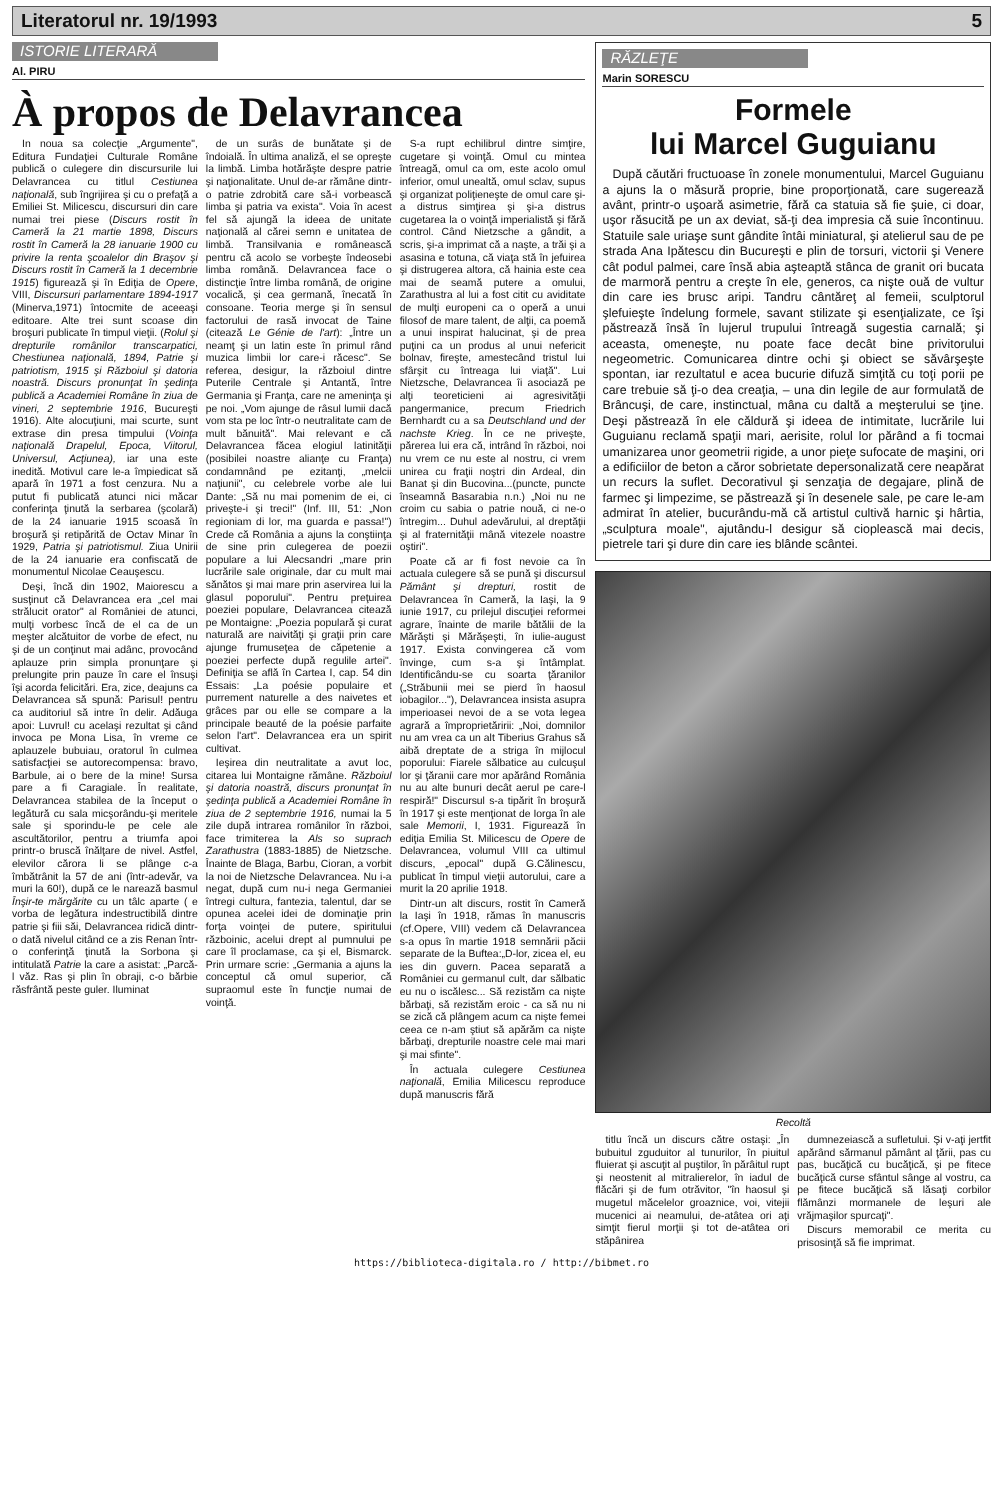Literatorul nr. 19/1993 5
ISTORIE LITERARĂ
Al. PIRU
À propos de Delavrancea
In noua sa colecţie „Argumente", Editura Fundaţiei Culturale Române publică o culegere din discursurile lui Delavrancea cu titlul Cestiunea naţională, sub îngrijirea şi cu o prefaţă a Emiliei St. Milicescu, discursuri din care numai trei piese (Discurs rostit în Cameră la 21 martie 1898, Discurs rostit în Cameră la 28 ianuarie 1900 cu privire la renta şcoalelor din Braşov şi Discurs rostit în Cameră la 1 decembrie 1915) figurează şi în Ediţia de Opere, VIII, Discursuri parlamentare 1894-1917 (Minerva,1971) întocmite de aceeaşi editoare. Alte trei sunt scoase din broşuri publicate în timpul vieţii. (Rolul şi drepturile românilor transcarpatici, Chestiunea naţională, 1894, Patrie şi patriotism, 1915 şi Războiul şi datoria noastră. Discurs pronunţat în şedinţa publică a Academiei Române în ziua de vineri, 2 septembrie 1916, Bucureşti 1916). Alte alocuţiuni, mai scurte, sunt extrase din presa timpului (Voinţa naţională Drapelul, Epoca, Viitorul, Universul, Acţiunea), iar una este inedită. Motivul care le-a împiedicat să apară în 1971 a fost cenzura. Nu a putut fi publicată atunci nici măcar conferinţa ţinută la serbarea (şcolară) de la 24 ianuarie 1915 scoasă în broşură şi retipărită de Octav Minar în 1929, Patria şi patriotismul. Ziua Unirii de la 24 ianuarie era confiscată de monumentul Nicolae Ceauşescu.
Deşi, încă din 1902, Maiorescu a susţinut că Delavrancea era „cel mai strălucit orator" al României de atunci, mulţi vorbesc încă de el ca de un meşter alcătuitor de vorbe de efect, nu şi de un conţinut mai adânc, provocând aplauze prin simpla pronunţare şi prelungite prin pauze în care el însuşi îşi acorda felicitări. Era, zice, deajuns ca Delavrancea să spună: Parisul! pentru ca auditoriul să intre în delir. Adăuga apoi: Luvrul! cu acelaşi rezultat şi când invoca pe Mona Lisa, în vreme ce aplauzele bubuiau, oratorul în culmea satisfacţiei se autorecompensa: bravo, Barbule, ai o bere de la mine! Sursa pare a fi Caragiale. În realitate, Delavrancea stabilea de la început o legătură cu sala micşorându-şi meritele sale şi sporindu-le pe cele ale ascultătorilor, pentru a triumfa apoi printr-o bruscă înălţare de nivel. Astfel, elevilor cărora li se plânge c-a îmbătrânit la 57 de ani (într-adevăr, va muri la 60!), după ce le narează basmul Înşir-te mărgărite cu un tâlc aparte ( e vorba de legătura indestructibilă dintre patrie şi fiii săi, Delavrancea ridică dintr-o dată nivelul citând ce a zis Renan într-o conferinţă ţinută la Sorbona şi intitulată Patrie la care a asistat: „Parcă-l văz. Ras şi plin în obraji, c-o bărbie răsfrântă peste guler. Iluminat
de un surâs de bunătate şi de îndoială. În ultima analiză, el se opreşte la limbă. Limba hotărăşte despre patrie şi naţionalitate. Unul de-ar rămâne dintr-o patrie zdrobită care să-i vorbească limba şi patria va exista". Voia în acest fel să ajungă la ideea de unitate naţională al cărei semn e unitatea de limbă. Transilvania e românească pentru că acolo se vorbeşte îndeosebi limba română. Delavrancea face o distincţie între limba română, de origine vocalică, şi cea germană, înecată în consoane. Teoria merge şi în sensul factorului de rasă invocat de Taine (citează Le Génie de l'art): „Între un neamţ şi un latin este în primul rând muzica limbii lor care-i răcesc". Se referea, desigur, la războiul dintre Puterile Centrale şi Antantă, între Germania şi Franţa, care ne ameninţa şi pe noi. „Vom ajunge de râsul lumii dacă vom sta pe loc într-o neutralitate cam de mult bănuită". Mai relevant e că Delavrancea făcea elogiul latinităţii (posibilei noastre alianţe cu Franţa) condamnând pe ezitanţi, „melcii naţiunii", cu celebrele vorbe ale lui Dante: „Să nu mai pomenim de ei, ci priveşte-i şi treci!" (Inf. III, 51: „Non regioniam di lor, ma guarda e passa!") Crede că România a ajuns la conştiinţa de sine prin culegerea de poezii populare a lui Alecsandri „mare prin lucrările sale originale, dar cu mult mai sănătos şi mai mare prin aservirea lui la glasul poporului". Pentru preţuirea poeziei populare, Delavrancea citează pe Montaigne: „Poezia populară şi curat naturală are naivităţi şi graţii prin care ajunge frumuseţea de căpetenie a poeziei perfecte după regulile artei". Definiţia se află în Cartea I, cap. 54 din Essais: „La poésie populaire et purrement naturelle a des naivetes et grâces par ou elle se compare a la principale beauté de la poésie parfaite selon l'art". Delavrancea era un spirit cultivat.
Ieşirea din neutralitate a avut loc, citarea lui Montaigne rămâne. Războiul şi datoria noastră, discurs pronunţat în şedinţa publică a Academiei Române în ziua de 2 septembrie 1916, numai la 5 zile după intrarea românilor în război, face trimiterea la Als so suprach Zarathustra (1883-1885) de Nietzsche. Înainte de Blaga, Barbu, Cioran, a vorbit la noi de Nietzsche Delavrancea. Nu i-a negat, după cum nu-i nega Germaniei întregi cultura, fantezia, talentul, dar se opunea acelei idei de dominaţie prin forţa voinţei de putere, spiritului războinic, acelui drept al pumnului pe care îl proclamase, ca şi el, Bismarck. Prin urmare scrie: „Germania a ajuns la conceptul că omul superior, că supraomul este în funcţie numai de voinţă.
S-a rupt echilibrul dintre simţire, cugetare şi voinţă. Omul cu mintea întreagă, omul ca om, este acolo omul inferior, omul unealtă, omul sclav, supus şi organizat poliţieneşte de omul care şi-a distrus simţirea şi şi-a distrus cugetarea la o voinţă imperialistă şi fără control. Când Nietzsche a gândit, a scris, şi-a imprimat că a naşte, a trăi şi a asasina e totuna, că viaţa stă în jefuirea şi distrugerea altora, că hainia este cea mai de seamă putere a omului, Zarathustra al lui a fost citit cu aviditate de mulţi europeni ca o operă a unui filosof de mare talent, de alţii, ca poemă a unui inspirat halucinat, şi de prea puţini ca un produs al unui nefericit bolnav, fireşte, amestecând tristul lui sfârşit cu întreaga lui viaţă". Lui Nietzsche, Delavrancea îi asociază pe alţi teoreticieni ai agresivităţii pangermanice, precum Friedrich Bernhardt cu a sa Deutschland und der nachste Krieg. În ce ne priveşte, părerea lui era că, intrând în război, noi nu vrem ce nu este al nostru, ci vrem unirea cu fraţii noştri din Ardeal, din Banat şi din Bucovina...(puncte, puncte înseamnă Basarabia n.n.) „Noi nu ne croim cu sabia o patrie nouă, ci ne-o întregim... Duhul adevărului, al dreptăţii şi al fraternităţii mână vitezele noastre oştiri".
Poate că ar fi fost nevoie ca în actuala culegere să se pună şi discursul Pământ şi drepturi, rostit de Delavrancea în Cameră, la Iaşi, la 9 iunie 1917, cu prilejul discuţiei reformei agrare, înainte de marile bătălii de la Mărăşti şi Mărăşeşti, în iulie-august 1917. Exista convingerea că vom învinge, cum s-a şi întâmplat. Identificându-se cu soarta ţăranilor („Străbunii mei se pierd în haosul iobagilor..."), Delavrancea insista asupra imperioasei nevoi de a se vota legea agrară a împroprietăririi: „Noi, domnilor nu am vrea ca un alt Tiberius Grahus să aibă dreptate de a striga în mijlocul poporului: Fiarele sălbatice au culcuşul lor şi ţăranii care mor apărând România nu au alte bunuri decât aerul pe care-l respiră!" Discursul s-a tipărit în broşură în 1917 şi este menţionat de Iorga în ale sale Memorii, I, 1931. Figurează în ediţia Emilia St. Milicescu de Opere de Delavrancea, volumul VIII ca ultimul discurs, „epocal" după G.Călinescu, publicat în timpul vieţii autorului, care a murit la 20 aprilie 1918.
Dintr-un alt discurs, rostit în Cameră la Iaşi în 1918, rămas în manuscris (cf.Opere, VIII) vedem că Delavrancea s-a opus în martie 1918 semnării păcii separate de la Buftea:„D-lor, zicea el, eu ies din guvern. Pacea separată a României cu germanul cult, dar sălbatic eu nu o iscălesc... Să rezistăm ca nişte bărbaţi, să rezistăm eroic - ca să nu ni se zică că plângem acum ca nişte femei ceea ce n-am ştiut să apărăm ca nişte bărbaţi, drepturile noastre cele mai mari şi mai sfinte".
În actuala culegere Cestiunea naţională, Emilia Milicescu reproduce după manuscris fără
RĂZLEŢE
Marin SORESCU
Formele
lui Marcel Guguianu
După căutări fructuoase în zonele monumentului, Marcel Guguianu a ajuns la o măsură proprie, bine proporţionată, care sugerează avânt, printr-o uşoară asimetrie, fără ca statuia să fie şuie, ci doar, uşor răsucită pe un ax deviat, să-ţi dea impresia că suie încontinuu. Statuile sale uriaşe sunt gândite întâi miniatural, şi atelierul sau de pe strada Ana Ipătescu din Bucureşti e plin de torsuri, victorii şi Venere cât podul palmei, care însă abia aşteaptă stânca de granit ori bucata de marmoră pentru a creşte în ele, generos, ca nişte ouă de vultur din care ies brusc aripi. Tandru cântăreţ al femeii, sculptorul şlefuieşte îndelung formele, savant stilizate şi esenţializate, ce îşi păstrează însă în lujerul trupului întreagă sugestia carnală; şi aceasta, omeneşte, nu poate face decât bine privitorului negeometric. Comunicarea dintre ochi şi obiect se săvârşeşte spontan, iar rezultatul e acea bucurie difuză simţită cu toţi porii pe care trebuie să ţi-o dea creaţia, – una din legile de aur formulată de Brâncuşi, de care, instinctual, mâna cu daltă a meşterului se ţine. Deşi păstrează în ele căldură şi ideea de intimitate, lucrările lui Guguianu reclamă spaţii mari, aerisite, rolul lor părând a fi tocmai umanizarea unor geometrii rigide, a unor pieţe sufocate de maşini, ori a edificiilor de beton a căror sobrietate depersonalizată cere neapărat un recurs la suflet. Decorativul şi senzaţia de degajare, plină de farmec şi limpezime, se păstrează şi în desenele sale, pe care le-am admirat în atelier, bucurându-mă că artistul cultivă harnic şi hârtia, „sculptura moale", ajutându-l desigur să cioplească mai decis, pietrele tari şi dure din care ies blânde scântei.
Recoltă
titlu încă un discurs către ostaşi: „În bubuitul zguduitor al tunurilor, în piuitul fluierat şi ascuţit al puştilor, în părâitul rupt şi neostenit al mitralierelor, în iadul de flăcări şi de fum otrăvitor, "în haosul şi mugetul măcelelor groaznice, voi, vitejii mucenici ai neamului, de-atâtea ori aţi simţit fierul morţii şi tot de-atâtea ori stăpânirea
dumnezeiască a sufletului. Şi v-aţi jertfit apărând sărmanul pământ al ţării, pas cu pas, bucăţică cu bucăţică, şi pe fitece bucăţică curse sfântul sânge al vostru, ca pe fitece bucăţică să lăsaţi corbilor flămânzi mormanele de leşuri ale vrăjmaşilor spurcaţi".
Discurs memorabil ce merita cu prisosinţă să fie imprimat.
https://biblioteca-digitala.ro / http://bibmet.ro